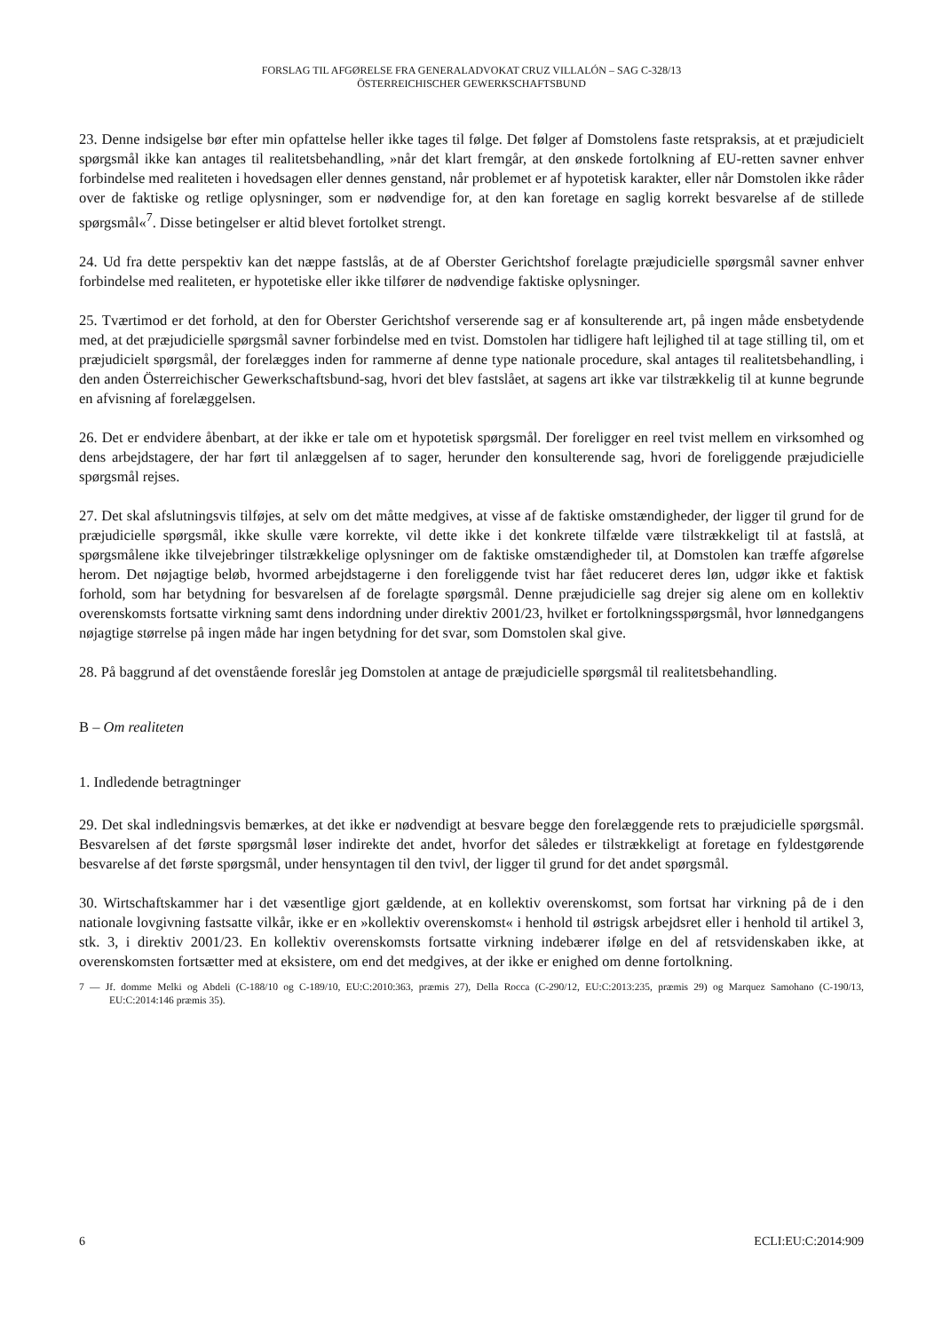FORSLAG TIL AFGØRELSE FRA GENERALADVOKAT CRUZ VILLALÓN – SAG C-328/13
ÖSTERREICHISCHER GEWERKSCHAFTSBUND
23. Denne indsigelse bør efter min opfattelse heller ikke tages til følge. Det følger af Domstolens faste retspraksis, at et præjudicielt spørgsmål ikke kan antages til realitetsbehandling, »når det klart fremgår, at den ønskede fortolkning af EU-retten savner enhver forbindelse med realiteten i hovedsagen eller dennes genstand, når problemet er af hypotetisk karakter, eller når Domstolen ikke råder over de faktiske og retlige oplysninger, som er nødvendige for, at den kan foretage en saglig korrekt besvarelse af de stillede spørgsmål«<sup>7</sup>. Disse betingelser er altid blevet fortolket strengt.
24. Ud fra dette perspektiv kan det næppe fastslås, at de af Oberster Gerichtshof forelagte præjudicielle spørgsmål savner enhver forbindelse med realiteten, er hypotetiske eller ikke tilfører de nødvendige faktiske oplysninger.
25. Tværtimod er det forhold, at den for Oberster Gerichtshof verserende sag er af konsulterende art, på ingen måde ensbetydende med, at det præjudicielle spørgsmål savner forbindelse med en tvist. Domstolen har tidligere haft lejlighed til at tage stilling til, om et præjudicielt spørgsmål, der forelægges inden for rammerne af denne type nationale procedure, skal antages til realitetsbehandling, i den anden Österreichischer Gewerkschaftsbund-sag, hvori det blev fastslået, at sagens art ikke var tilstrækkelig til at kunne begrunde en afvisning af forelæggelsen.
26. Det er endvidere åbenbart, at der ikke er tale om et hypotetisk spørgsmål. Der foreligger en reel tvist mellem en virksomhed og dens arbejdstagere, der har ført til anlæggelsen af to sager, herunder den konsulterende sag, hvori de foreliggende præjudicielle spørgsmål rejses.
27. Det skal afslutningsvis tilføjes, at selv om det måtte medgives, at visse af de faktiske omstændigheder, der ligger til grund for de præjudicielle spørgsmål, ikke skulle være korrekte, vil dette ikke i det konkrete tilfælde være tilstrækkeligt til at fastslå, at spørgsmålene ikke tilvejebringer tilstrækkelige oplysninger om de faktiske omstændigheder til, at Domstolen kan træffe afgørelse herom. Det nøjagtige beløb, hvormed arbejdstagerne i den foreliggende tvist har fået reduceret deres løn, udgør ikke et faktisk forhold, som har betydning for besvarelsen af de forelagte spørgsmål. Denne præjudicielle sag drejer sig alene om en kollektiv overenskomsts fortsatte virkning samt dens indordning under direktiv 2001/23, hvilket er fortolkningsspørgsmål, hvor lønnedgangens nøjagtige størrelse på ingen måde har ingen betydning for det svar, som Domstolen skal give.
28. På baggrund af det ovenstående foreslår jeg Domstolen at antage de præjudicielle spørgsmål til realitetsbehandling.
B – Om realiteten
1. Indledende betragtninger
29. Det skal indledningsvis bemærkes, at det ikke er nødvendigt at besvare begge den forelæggende rets to præjudicielle spørgsmål. Besvarelsen af det første spørgsmål løser indirekte det andet, hvorfor det således er tilstrækkeligt at foretage en fyldestgørende besvarelse af det første spørgsmål, under hensyntagen til den tvivl, der ligger til grund for det andet spørgsmål.
30. Wirtschaftskammer har i det væsentlige gjort gældende, at en kollektiv overenskomst, som fortsat har virkning på de i den nationale lovgivning fastsatte vilkår, ikke er en »kollektiv overenskomst« i henhold til østrigsk arbejdsret eller i henhold til artikel 3, stk. 3, i direktiv 2001/23. En kollektiv overenskomsts fortsatte virkning indebærer ifølge en del af retsvidenskaben ikke, at overenskomsten fortsætter med at eksistere, om end det medgives, at der ikke er enighed om denne fortolkning.
7 — Jf. domme Melki og Abdeli (C-188/10 og C-189/10, EU:C:2010:363, præmis 27), Della Rocca (C-290/12, EU:C:2013:235, præmis 29) og Marquez Samohano (C-190/13, EU:C:2014:146 præmis 35).
6 ECLI:EU:C:2014:909